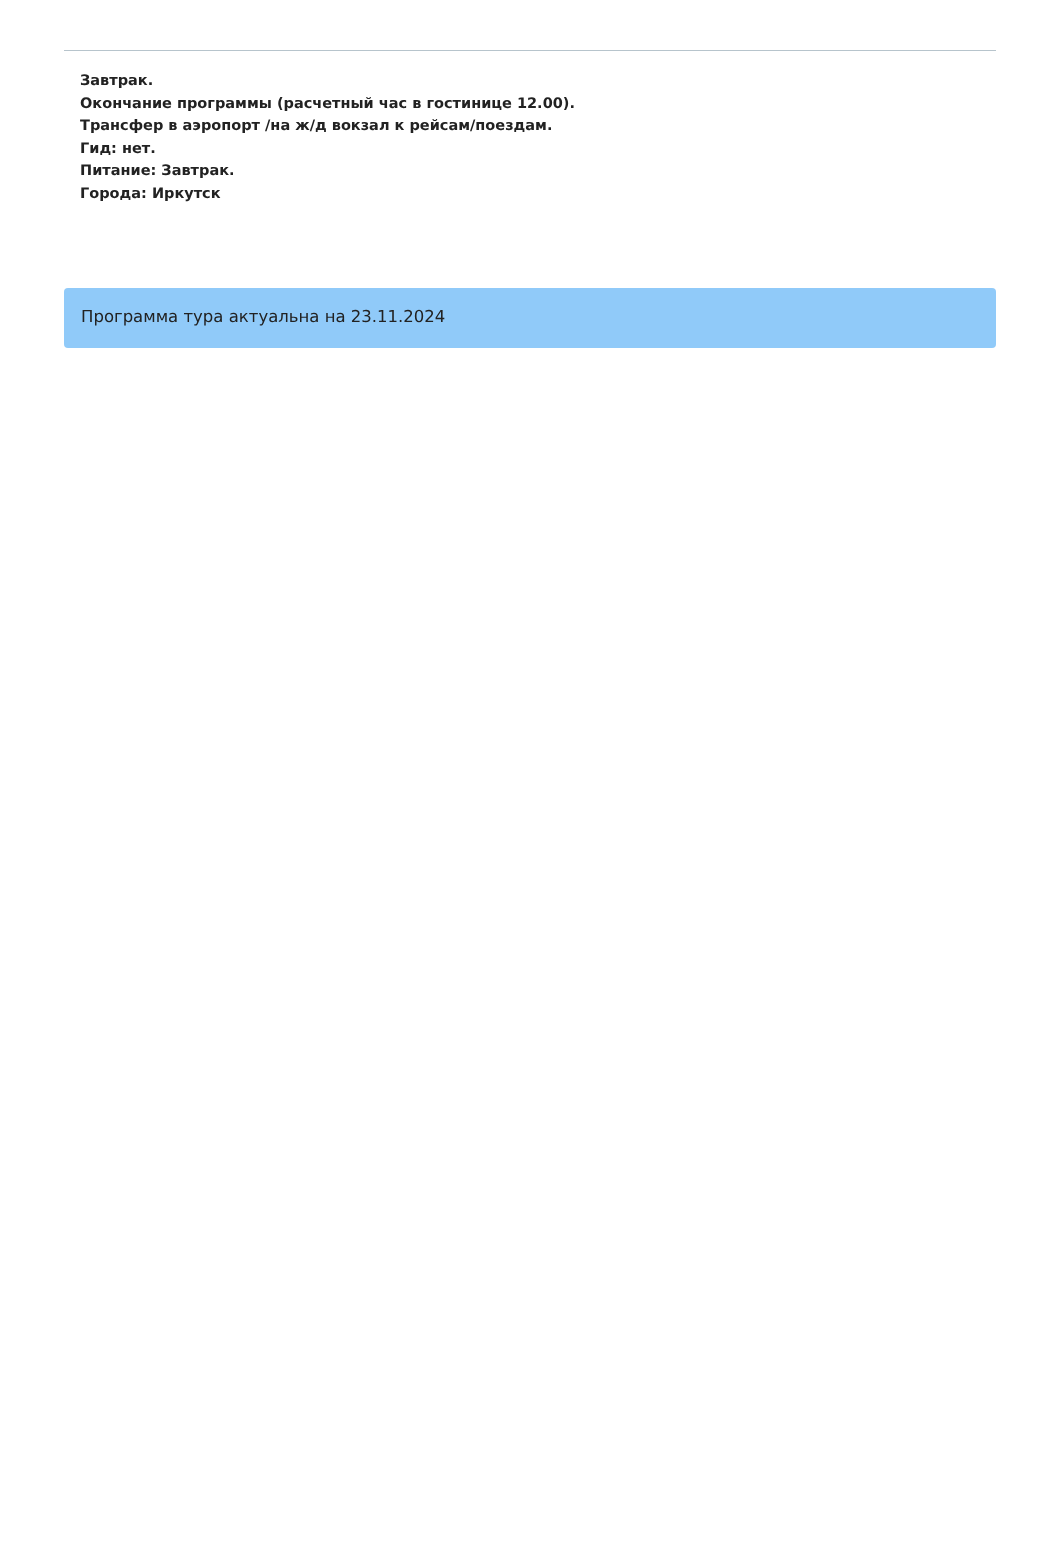Завтрак.
Окончание программы (расчетный час в гостинице 12.00).
Трансфер в аэропорт /на ж/д вокзал к рейсам/поездам.
Гид: нет.
Питание: Завтрак.
Города: Иркутск
Программа тура актуальна на 23.11.2024